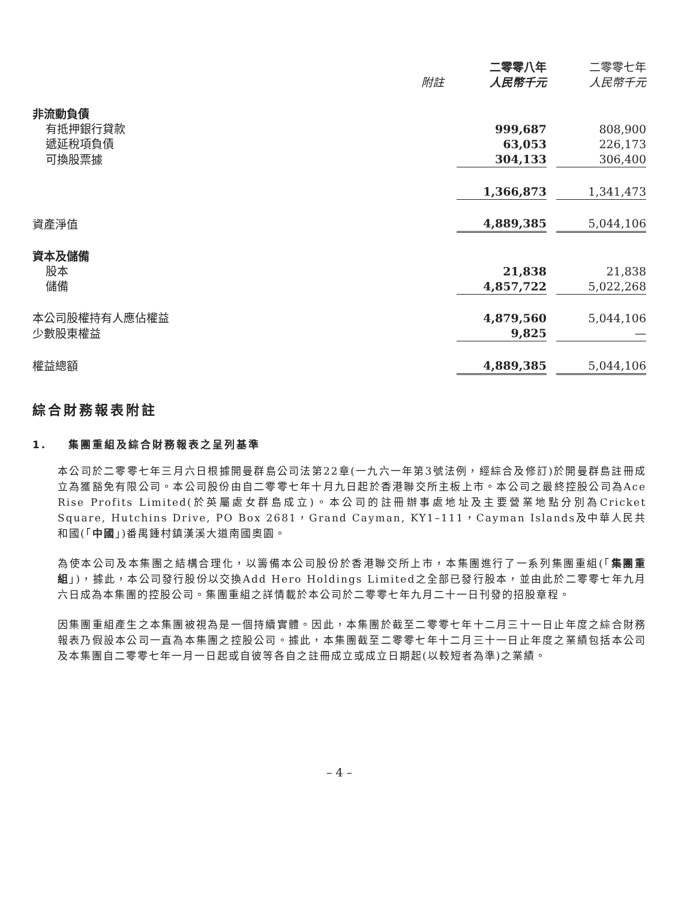| | | 二零零八年 | | 二零零七年 |
| --- | --- | --- | --- | --- |
| | 附註 | 人民幣千元 | | 人民幣千元 |
| 非流動負債 | | | | |
| 有抵押銀行貸款 | | 999,687 | | 808,900 |
| 遞延稅項負債 | | 63,053 | | 226,173 |
| 可換股票據 | | 304,133 | | 306,400 |
| | | 1,366,873 | | 1,341,473 |
| 資產淨值 | | 4,889,385 | | 5,044,106 |
| 資本及儲備 | | | | |
| 股本 | | 21,838 | | 21,838 |
| 儲備 | | 4,857,722 | | 5,022,268 |
| 本公司股權持有人應佔權益 | | 4,879,560 | | 5,044,106 |
| 少數股東權益 | | 9,825 | | — |
| 權益總額 | | 4,889,385 | | 5,044,106 |
綜合財務報表附註
1. 集團重組及綜合財務報表之呈列基準
本公司於二零零七年三月六日根據開曼群島公司法第22章(一九六一年第3號法例，經綜合及修訂)於開曼群島註冊成立為獲豁免有限公司。本公司股份由自二零零七年十月九日起於香港聯交所主板上市。本公司之最終控股公司為Ace Rise Profits Limited(於英屬處女群島成立)。本公司的註冊辦事處地址及主要營業地點分別為Cricket Square, Hutchins Drive, PO Box 2681，Grand Cayman, KY1–111，Cayman Islands及中華人民共和國(「中國」)番禺鍾村鎮漢溪大道南國奧園。
為使本公司及本集團之結構合理化，以籌備本公司股份於香港聯交所上市，本集團進行了一系列集團重組(「集團重組」)，據此，本公司發行股份以交換Add Hero Holdings Limited之全部已發行股本，並由此於二零零七年九月六日成為本集團的控股公司。集團重組之詳情載於本公司於二零零七年九月二十一日刊發的招股章程。
因集團重組產生之本集團被視為是一個持續實體。因此，本集團於截至二零零七年十二月三十一日止年度之綜合財務報表乃假設本公司一直為本集團之控股公司。據此，本集團截至二零零七年十二月三十一日止年度之業績包括本公司及本集團自二零零七年一月一日起或自彼等各自之註冊成立或成立日期起(以較短者為準)之業績。
– 4 –